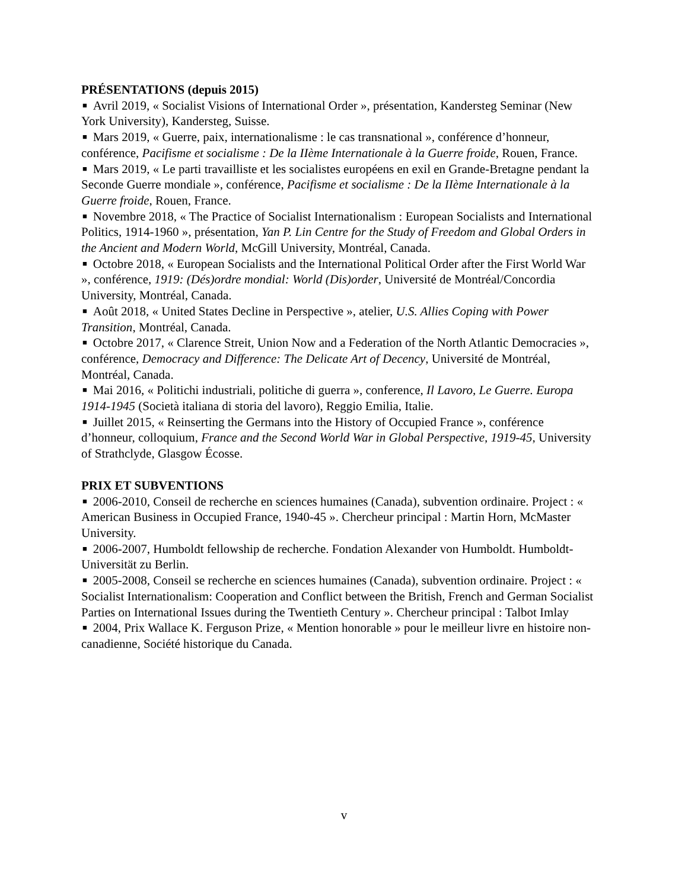PRÉSENTATIONS (depuis 2015)
■ Avril 2019, « Socialist Visions of International Order », présentation, Kandersteg Seminar (New York University), Kandersteg, Suisse.
■ Mars 2019, « Guerre, paix, internationalisme : le cas transnational », conférence d’honneur, conférence, Pacifisme et socialisme : De la IIème Internationale à la Guerre froide, Rouen, France.
■ Mars 2019, « Le parti travailliste et les socialistes européens en exil en Grande-Bretagne pendant la Seconde Guerre mondiale », conférence, Pacifisme et socialisme : De la IIème Internationale à la Guerre froide, Rouen, France.
■ Novembre 2018, « The Practice of Socialist Internationalism : European Socialists and International Politics, 1914-1960 », présentation, Yan P. Lin Centre for the Study of Freedom and Global Orders in the Ancient and Modern World, McGill University, Montréal, Canada.
■ Octobre 2018, « European Socialists and the International Political Order after the First World War », conférence, 1919: (Dés)ordre mondial: World (Dis)order, Université de Montréal/Concordia University, Montréal, Canada.
■ Août 2018, « United States Decline in Perspective », atelier, U.S. Allies Coping with Power Transition, Montréal, Canada.
■ Octobre 2017, « Clarence Streit, Union Now and a Federation of the North Atlantic Democracies », conférence, Democracy and Difference: The Delicate Art of Decency, Université de Montréal, Montréal, Canada.
■ Mai 2016, « Politichi industriali, politiche di guerra », conference, Il Lavoro, Le Guerre. Europa 1914-1945 (Società italiana di storia del lavoro), Reggio Emilia, Italie.
■ Juillet 2015, « Reinserting the Germans into the History of Occupied France », conférence d’honneur, colloquium, France and the Second World War in Global Perspective, 1919-45, University of Strathclyde, Glasgow Écosse.
PRIX ET SUBVENTIONS
■ 2006-2010, Conseil de recherche en sciences humaines (Canada), subvention ordinaire. Project : « American Business in Occupied France, 1940-45 ». Chercheur principal : Martin Horn, McMaster University.
■ 2006-2007, Humboldt fellowship de recherche. Fondation Alexander von Humboldt. Humboldt-Universität zu Berlin.
■ 2005-2008, Conseil se recherche en sciences humaines (Canada), subvention ordinaire. Project : « Socialist Internationalism: Cooperation and Conflict between the British, French and German Socialist Parties on International Issues during the Twentieth Century ». Chercheur principal : Talbot Imlay
■ 2004, Prix Wallace K. Ferguson Prize, « Mention honorable » pour le meilleur livre en histoire non-canadienne, Société historique du Canada.
v